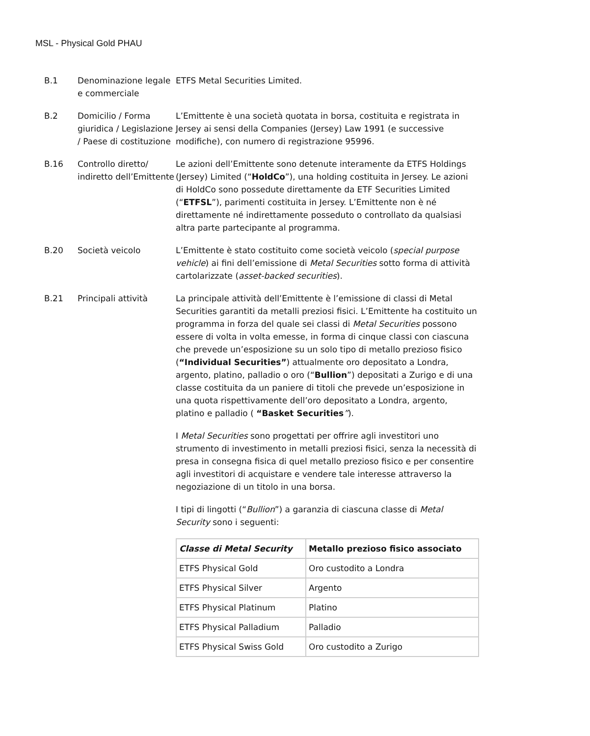MSL - Physical Gold PHAU
B.1 Denominazione legale e commerciale
ETFS Metal Securities Limited.
B.2 Domicilio / Forma giuridica / Legislazione / Paese di costituzione
L’Emittente è una società quotata in borsa, costituita e registrata in Jersey ai sensi della Companies (Jersey) Law 1991 (e successive modifiche), con numero di registrazione 95996.
B.16 Controllo diretto/ indiretto dell’Emittente
Le azioni dell’Emittente sono detenute interamente da ETFS Holdings (Jersey) Limited (“HoldCo”), una holding costituita in Jersey. Le azioni di HoldCo sono possedute direttamente da ETF Securities Limited (“ETFSL”), parimenti costituita in Jersey. L’Emittente non è né direttamente né indirettamente posseduto o controllato da qualsiasi altra parte partecipante al programma.
B.20 Società veicolo L’Emittente è stato costituito come società veicolo (special purpose vehicle) ai fini dell’emissione di Metal Securities sotto forma di attività cartolarizzate (asset-backed securities).
B.21 Principali attività La principale attività dell’Emittente è l’emissione di classi di Metal Securities garantiti da metalli preziosi fisici. L’Emittente ha costituito un programma in forza del quale sei classi di Metal Securities possono essere di volta in volta emesse, in forma di cinque classi con ciascuna che prevede un’esposizione su un solo tipo di metallo prezioso fisico (“Individual Securities”) attualmente oro depositato a Londra, argento, platino, palladio o oro (“Bullion”) depositati a Zurigo e di una classe costituita da un paniere di titoli che prevede un’esposizione in una quota rispettivamente dell’oro depositato a Londra, argento, platino e palladio ( “Basket Securities”).
I Metal Securities sono progettati per offrire agli investitori uno strumento di investimento in metalli preziosi fisici, senza la necessità di presa in consegna fisica di quel metallo prezioso fisico e per consentire agli investitori di acquistare e vendere tale interesse attraverso la negoziazione di un titolo in una borsa.
I tipi di lingotti (“Bullion”) a garanzia di ciascuna classe di Metal Security sono i seguenti:
| Classe di Metal Security | Metallo prezioso fisico associato |
| --- | --- |
| ETFS Physical Gold | Oro custodito a Londra |
| ETFS Physical Silver | Argento |
| ETFS Physical Platinum | Platino |
| ETFS Physical Palladium | Palladio |
| ETFS Physical Swiss Gold | Oro custodito a Zurigo |